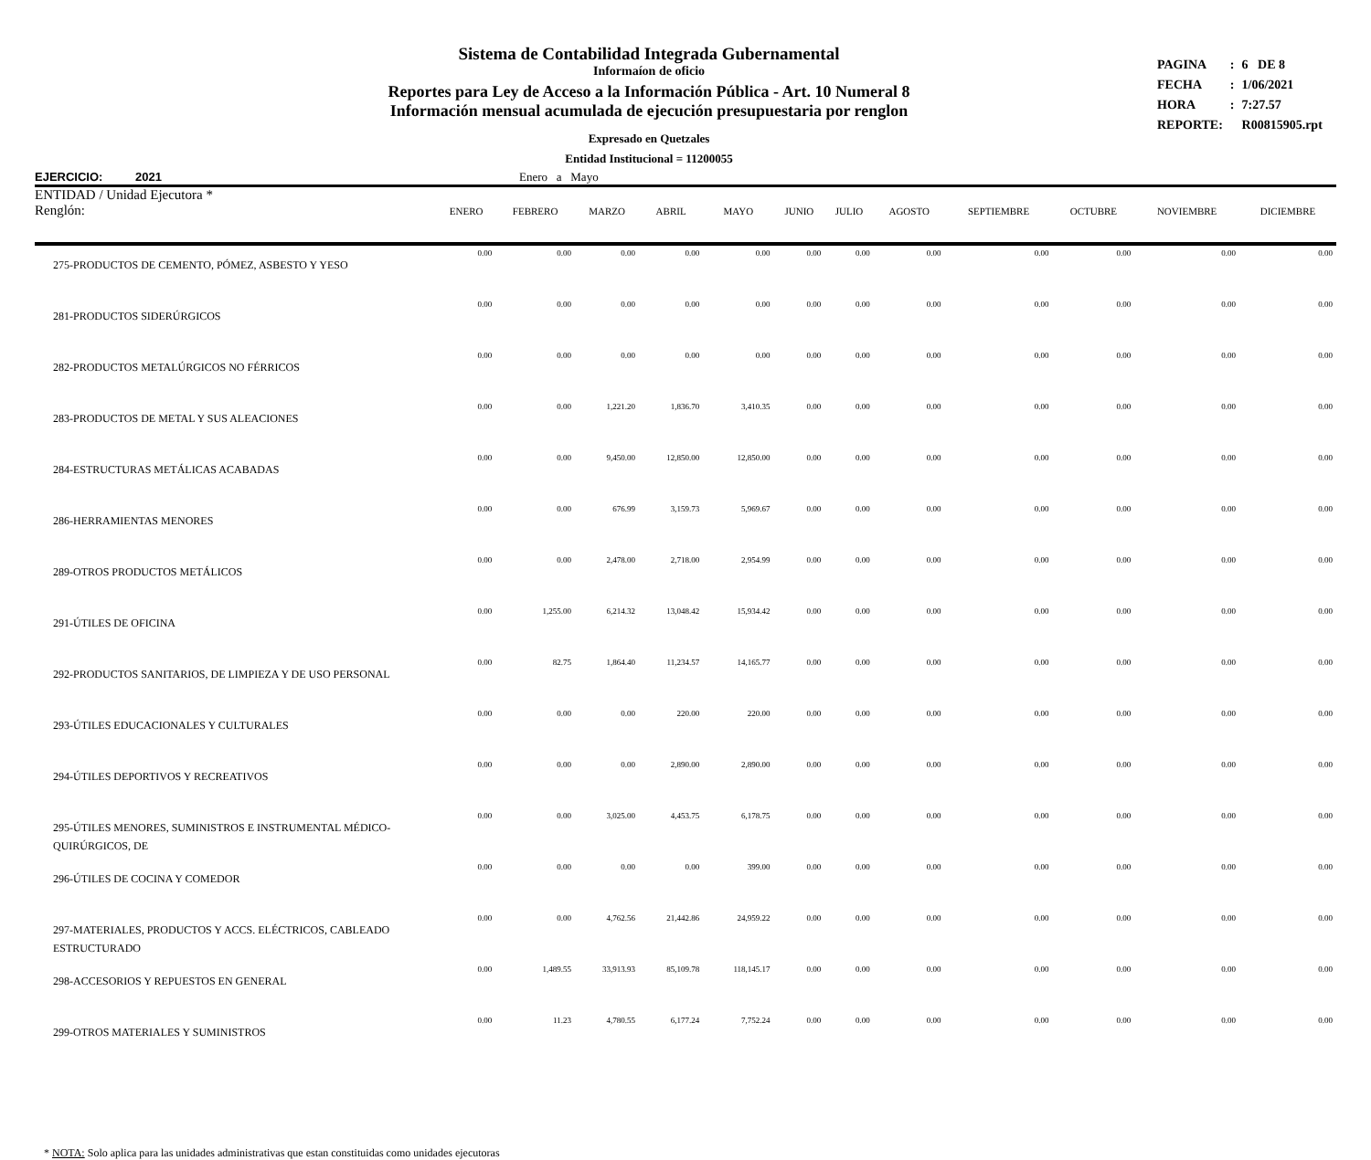Sistema de Contabilidad Integrada Gubernamental
Informaíon de oficio
Reportes para Ley de Acceso a la Información Pública - Art. 10 Numeral 8
Información mensual acumulada de ejecución presupuestaria por renglon
Expresado en Quetzales
Entidad Institucional = 11200055
| PAGINA | : | 6 DE 8 |
| FECHA | : | 1/06/2021 |
| HORA | : | 7:27.57 |
| REPORTE: | | R00815905.rpt |
EJERCICIO: 2021 Enero a Mayo
ENTIDAD / Unidad Ejecutora *
| Renglón: | ENERO | FEBRERO | MARZO | ABRIL | MAYO | JUNIO | JULIO | AGOSTO | SEPTIEMBRE | OCTUBRE | NOVIEMBRE | DICIEMBRE |
| --- | --- | --- | --- | --- | --- | --- | --- | --- | --- | --- | --- | --- |
| 275-PRODUCTOS DE CEMENTO, PÓMEZ, ASBESTO Y YESO | 0.00 | 0.00 | 0.00 | 0.00 | 0.00 | 0.00 | 0.00 | 0.00 | 0.00 | 0.00 | 0.00 | 0.00 |
| 281-PRODUCTOS SIDERÚRGICOS | 0.00 | 0.00 | 0.00 | 0.00 | 0.00 | 0.00 | 0.00 | 0.00 | 0.00 | 0.00 | 0.00 | 0.00 |
| 282-PRODUCTOS METALÚRGICOS NO FÉRRICOS | 0.00 | 0.00 | 0.00 | 0.00 | 0.00 | 0.00 | 0.00 | 0.00 | 0.00 | 0.00 | 0.00 | 0.00 |
| 283-PRODUCTOS DE METAL Y SUS ALEACIONES | 0.00 | 0.00 | 1,221.20 | 1,836.70 | 3,410.35 | 0.00 | 0.00 | 0.00 | 0.00 | 0.00 | 0.00 | 0.00 |
| 284-ESTRUCTURAS METÁLICAS ACABADAS | 0.00 | 0.00 | 9,450.00 | 12,850.00 | 12,850.00 | 0.00 | 0.00 | 0.00 | 0.00 | 0.00 | 0.00 | 0.00 |
| 286-HERRAMIENTAS MENORES | 0.00 | 0.00 | 676.99 | 3,159.73 | 5,969.67 | 0.00 | 0.00 | 0.00 | 0.00 | 0.00 | 0.00 | 0.00 |
| 289-OTROS PRODUCTOS METÁLICOS | 0.00 | 0.00 | 2,478.00 | 2,718.00 | 2,954.99 | 0.00 | 0.00 | 0.00 | 0.00 | 0.00 | 0.00 | 0.00 |
| 291-ÚTILES DE OFICINA | 0.00 | 1,255.00 | 6,214.32 | 13,048.42 | 15,934.42 | 0.00 | 0.00 | 0.00 | 0.00 | 0.00 | 0.00 | 0.00 |
| 292-PRODUCTOS SANITARIOS, DE LIMPIEZA Y DE USO PERSONAL | 0.00 | 82.75 | 1,864.40 | 11,234.57 | 14,165.77 | 0.00 | 0.00 | 0.00 | 0.00 | 0.00 | 0.00 | 0.00 |
| 293-ÚTILES EDUCACIONALES Y CULTURALES | 0.00 | 0.00 | 0.00 | 220.00 | 220.00 | 0.00 | 0.00 | 0.00 | 0.00 | 0.00 | 0.00 | 0.00 |
| 294-ÚTILES DEPORTIVOS Y RECREATIVOS | 0.00 | 0.00 | 0.00 | 2,890.00 | 2,890.00 | 0.00 | 0.00 | 0.00 | 0.00 | 0.00 | 0.00 | 0.00 |
| 295-ÚTILES MENORES, SUMINISTROS E INSTRUMENTAL MÉDICO-QUIRÚRGICOS, DE | 0.00 | 0.00 | 3,025.00 | 4,453.75 | 6,178.75 | 0.00 | 0.00 | 0.00 | 0.00 | 0.00 | 0.00 | 0.00 |
| 296-ÚTILES DE COCINA Y COMEDOR | 0.00 | 0.00 | 0.00 | 0.00 | 399.00 | 0.00 | 0.00 | 0.00 | 0.00 | 0.00 | 0.00 | 0.00 |
| 297-MATERIALES, PRODUCTOS Y ACCS. ELÉCTRICOS, CABLEADO ESTRUCTURADO | 0.00 | 0.00 | 4,762.56 | 21,442.86 | 24,959.22 | 0.00 | 0.00 | 0.00 | 0.00 | 0.00 | 0.00 | 0.00 |
| 298-ACCESORIOS Y REPUESTOS EN GENERAL | 0.00 | 1,489.55 | 33,913.93 | 85,109.78 | 118,145.17 | 0.00 | 0.00 | 0.00 | 0.00 | 0.00 | 0.00 | 0.00 |
| 299-OTROS MATERIALES Y SUMINISTROS | 0.00 | 11.23 | 4,780.55 | 6,177.24 | 7,752.24 | 0.00 | 0.00 | 0.00 | 0.00 | 0.00 | 0.00 | 0.00 |
* NOTA: Solo aplica para las unidades administrativas que estan constituidas como unidades ejecutoras